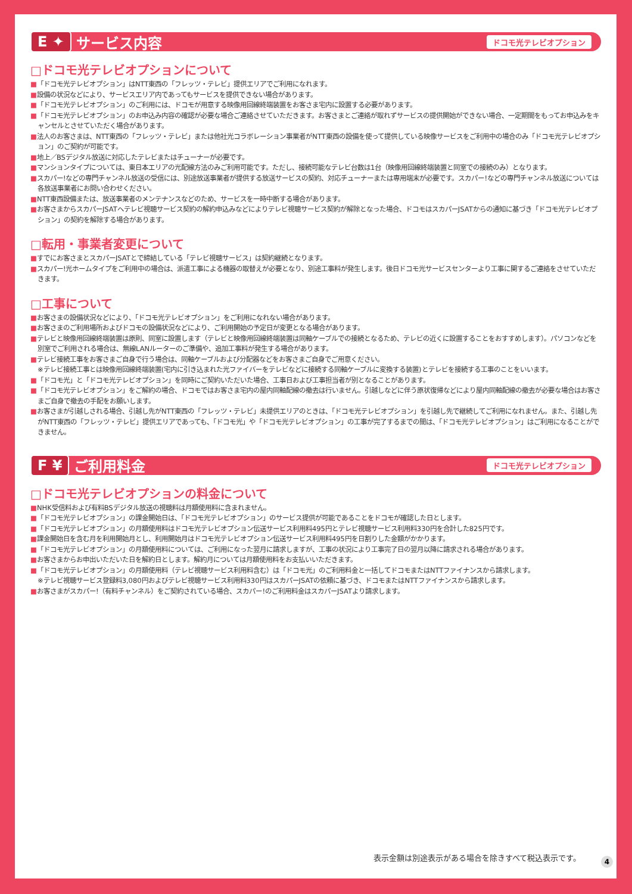E ✦ サービス内容
ドコモ光テレビオプション
□ドコモ光テレビオプションについて
■「ドコモ光テレビオプション」はNTT東西の「フレッツ・テレビ」提供エリアでご利用になれます。
■設備の状況などにより、サービスエリア内であってもサービスを提供できない場合があります。
■「ドコモ光テレビオプション」のご利用には、ドコモが用意する映像用回線終端装置をお客さま宅内に設置する必要があります。
■「ドコモ光テレビオプション」のお申込み内容の確認が必要な場合ご連絡させていただきます。お客さまとご連絡が取れずサービスの提供開始ができない場合、一定期間をもってお申込みをキャンセルとさせていただく場合があります。
■法人のお客さまは、NTT東西の「フレッツ・テレビ」または他社光コラボレーション事業者がNTT東西の設備を使って提供している映像サービスをご利用中の場合のみ「ドコモ光テレビオプション」のご契約が可能です。
■地上／BSデジタル放送に対応したテレビまたはチューナーが必要です。
■マンションタイプについては、東日本エリアの光配線方法のみご利用可能です。ただし、接続可能なテレビ台数は1台（映像用回線終端装置と同室での接続のみ）となります。
■スカパー!などの専門チャンネル放送の受信には、別途放送事業者が提供する放送サービスの契約、対応チューナーまたは専用端末が必要です。スカパー!などの専門チャンネル放送については各放送事業者にお問い合わせください。
■NTT東西設備または、放送事業者のメンテナンスなどのため、サービスを一時中断する場合があります。
■お客さまからスカパーJSATへテレビ視聴サービス契約の解約申込みなどによりテレビ視聴サービス契約が解除となった場合、ドコモはスカパーJSATからの通知に基づき「ドコモ光テレビオプション」の契約を解除する場合があります。
□転用・事業者変更について
■すでにお客さまとスカパーJSATとで締結している「テレビ視聴サービス」は契約継続となります。
■スカパー!光ホームタイプをご利用中の場合は、派遣工事による機器の取替えが必要となり、別途工事料が発生します。後日ドコモ光サービスセンターより工事に関するご連絡をさせていただきます。
□工事について
■お客さまの設備状況などにより、「ドコモ光テレビオプション」をご利用になれない場合があります。
■お客さまのご利用場所およびドコモの設備状況などにより、ご利用開始の予定日が変更となる場合があります。
■テレビと映像用回線終端装置は原則、同室に設置します（テレビと映像用回線終端装置は同軸ケーブルでの接続となるため、テレビの近くに設置することをおすすめします）。パソコンなどを別室でご利用される場合は、無線LANルーターのご準備や、追加工事料が発生する場合があります。
■テレビ接続工事をお客さまご自身で行う場合は、同軸ケーブルおよび分配器などをお客さまご自身でご用意ください。
※テレビ接続工事とは映像用回線終端装置(宅内に引き込まれた光ファイバーをテレビなどに接続する同軸ケーブルに変換する装置)とテレビを接続する工事のことをいいます。
■「ドコモ光」と「ドコモ光テレビオプション」を同時にご契約いただいた場合、工事日および工事担当者が別となることがあります。
■「ドコモ光テレビオプション」をご解約の場合、ドコモではお客さま宅内の屋内同軸配線の撤去は行いません。引越しなどに伴う原状復帰などにより屋内同軸配線の撤去が必要な場合はお客さまご自身で撤去の手配をお願いします。
■お客さまが引越しされる場合、引越し先がNTT東西の「フレッツ・テレビ」未提供エリアのときは、「ドコモ光テレビオプション」を引越し先で継続してご利用になれません。また、引越し先がNTT東西の「フレッツ・テレビ」提供エリアであっても、「ドコモ光」や「ドコモ光テレビオプション」の工事が完了するまでの間は、「ドコモ光テレビオプション」はご利用になることができません。
F ¥ ご利用料金
ドコモ光テレビオプション
□ドコモ光テレビオプションの料金について
■NHK受信料および有料BSデジタル放送の視聴料は月額使用料に含まれません。
■「ドコモ光テレビオプション」の課金開始日は、「ドコモ光テレビオプション」のサービス提供が可能であることをドコモが確認した日とします。
■「ドコモ光テレビオプション」の月額使用料はドコモ光テレビオプション伝送サービス利用料495円とテレビ視聴サービス利用料330円を合計した825円です。
■課金開始日を含む月を利用開始月とし、利用開始月はドコモ光テレビオプション伝送サービス利用料495円を日割りした金額がかかります。
■「ドコモ光テレビオプション」の月額使用料については、ご利用になった翌月に請求しますが、工事の状況により工事完了日の翌月以降に請求される場合があります。
■お客さまからお申出いただいた日を解約日とします。解約月については月額使用料をお支払いいただきます。
■「ドコモ光テレビオプション」の月額使用料（テレビ視聴サービス利用料含む）は「ドコモ光」のご利用料金と一括してドコモまたはNTTファイナンスから請求します。
※テレビ視聴サービス登録料3,080円およびテレビ視聴サービス利用料330円はスカパーJSATの依頼に基づき、ドコモまたはNTTファイナンスから請求します。
■お客さまがスカパー!（有料チャンネル）をご契約されている場合、スカパー!のご利用料金はスカパーJSATより請求します。
表示金額は別途表示がある場合を除きすべて税込表示です。
4